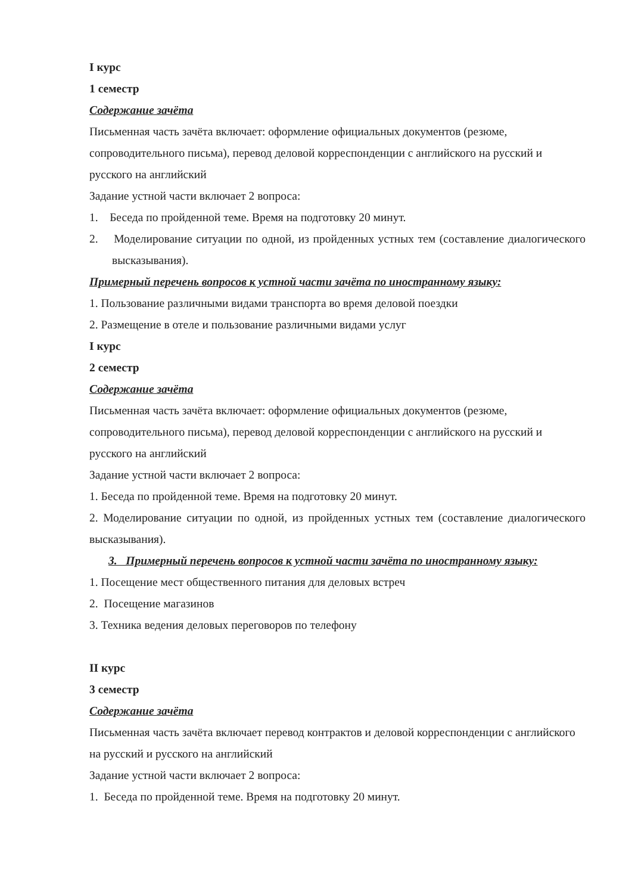I курс
1 семестр
Содержание зачёта
Письменная часть зачёта включает: оформление официальных документов (резюме, сопроводительного письма), перевод деловой корреспонденции с английского на русский и русского на английский
Задание устной части включает 2 вопроса:
1. Беседа по пройденной теме. Время на подготовку 20 минут.
2. Моделирование ситуации по одной, из пройденных устных тем (составление диалогического высказывания).
Примерный перечень вопросов к устной части зачёта по иностранному языку:
1. Пользование различными видами транспорта во время деловой поездки
2. Размещение в отеле и пользование различными видами услуг
I курс
2 семестр
Содержание зачёта
Письменная часть зачёта включает: оформление официальных документов (резюме, сопроводительного письма), перевод деловой корреспонденции с английского на русский и русского на английский
Задание устной части включает 2 вопроса:
1. Беседа по пройденной теме. Время на подготовку 20 минут.
2. Моделирование ситуации по одной, из пройденных устных тем (составление диалогического высказывания).
3. Примерный перечень вопросов к устной части зачёта по иностранному языку:
1. Посещение мест общественного питания для деловых встреч
2. Посещение магазинов
3. Техника ведения деловых переговоров по телефону
II курс
3 семестр
Содержание зачёта
Письменная часть зачёта включает перевод контрактов и деловой корреспонденции с английского на русский и русского на английский
Задание устной части включает 2 вопроса:
1. Беседа по пройденной теме. Время на подготовку 20 минут.